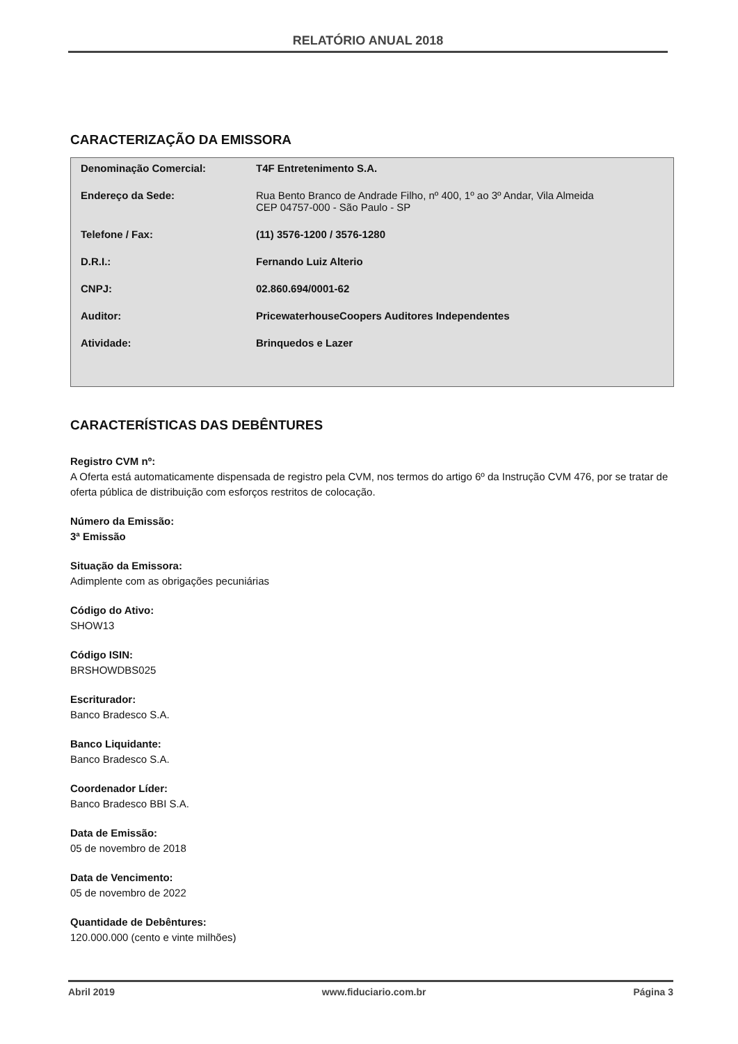RELATÓRIO ANUAL 2018
CARACTERIZAÇÃO DA EMISSORA
| Denominação Comercial: | T4F Entretenimento S.A. |
| Endereço da Sede: | Rua Bento Branco de Andrade Filho, nº 400, 1º ao 3º Andar, Vila Almeida CEP 04757-000 - São Paulo - SP |
| Telefone / Fax: | (11) 3576-1200 / 3576-1280 |
| D.R.I.: | Fernando Luiz Alterio |
| CNPJ: | 02.860.694/0001-62 |
| Auditor: | PricewaterhouseCoopers Auditores Independentes |
| Atividade: | Brinquedos e Lazer |
CARACTERÍSTICAS DAS DEBÊNTURES
Registro CVM nº:
A Oferta está automaticamente dispensada de registro pela CVM, nos termos do artigo 6º da Instrução CVM 476, por se tratar de oferta pública de distribuição com esforços restritos de colocação.
Número da Emissão:
3ª Emissão
Situação da Emissora:
Adimplente com as obrigações pecuniárias
Código do Ativo:
SHOW13
Código ISIN:
BRSHOWDBS025
Escriturador:
Banco Bradesco S.A.
Banco Liquidante:
Banco Bradesco S.A.
Coordenador Líder:
Banco Bradesco BBI S.A.
Data de Emissão:
05 de novembro de 2018
Data de Vencimento:
05 de novembro de 2022
Quantidade de Debêntures:
120.000.000 (cento e vinte milhões)
Abril 2019 www.fiduciario.com.br Página 3